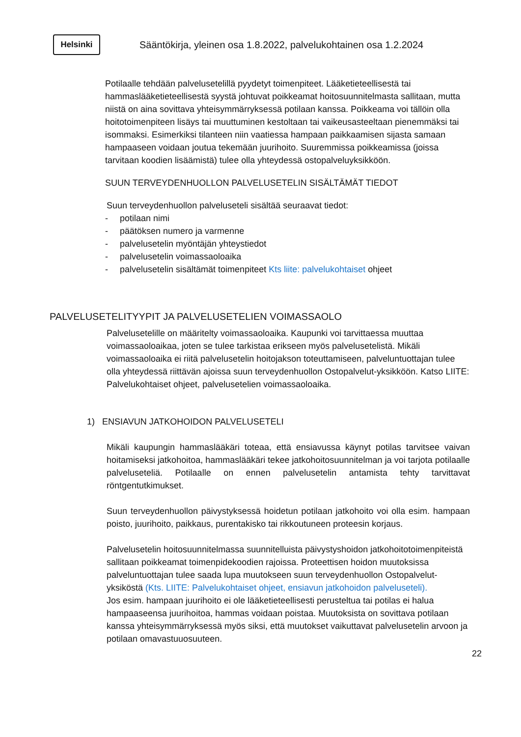Helsinki
Sääntökirja, yleinen osa 1.8.2022, palvelukohtainen osa 1.2.2024
Potilaalle tehdään palvelusetelillä pyydetyt toimenpiteet. Lääketieteellisestä tai hammaslääketieteellisestä syystä johtuvat poikkeamat hoitosuunnitelmasta sallitaan, mutta niistä on aina sovittava yhteisymmärryksessä potilaan kanssa. Poikkeama voi tällöin olla hoitotoimenpiteen lisäys tai muuttuminen kestoltaan tai vaikeusasteeltaan pienemmäksi tai isommaksi. Esimerkiksi tilanteen niin vaatiessa hampaan paikkaamisen sijasta samaan hampaaseen voidaan joutua tekemään juurihoito. Suuremmissa poikkeamissa (joissa tarvitaan koodien lisäämistä) tulee olla yhteydessä ostopalveluyksikköön.
SUUN TERVEYDENHUOLLON PALVELUSETELIN SISÄLTÄMÄT TIEDOT
Suun terveydenhuollon palveluseteli sisältää seuraavat tiedot:
- potilaan nimi
- päätöksen numero ja varmenne
- palvelusetelin myöntäjän yhteystiedot
- palvelusetelin voimassaoloaika
- palvelusetelin sisältämät toimenpiteet Kts liite: palvelukohtaiset ohjeet
PALVELUSETELITYYPIT JA PALVELUSETELIEN VOIMASSAOLO
Palvelusetelille on määritelty voimassaoloaika. Kaupunki voi tarvittaessa muuttaa voimassaoloaikaa, joten se tulee tarkistaa erikseen myös palvelusetelistä. Mikäli voimassaoloaika ei riitä palvelusetelin hoitojakson toteuttamiseen, palveluntuottajan tulee olla yhteydessä riittävän ajoissa suun terveydenhuollon Ostopalvelut-yksikköön. Katso LIITE: Palvelukohtaiset ohjeet, palvelusetelien voimassaoloaika.
1) ENSIAVUN JATKOHOIDON PALVELUSETELI
Mikäli kaupungin hammaslääkäri toteaa, että ensiavussa käynyt potilas tarvitsee vaivan hoitamiseksi jatkohoitoa, hammaslääkäri tekee jatkohoitosuunnitelman ja voi tarjota potilaalle palveluseteliä. Potilaalle on ennen palvelusetelin antamista tehty tarvittavat röntgentutkimukset.
Suun terveydenhuollon päivystyksessä hoidetun potilaan jatkohoito voi olla esim. hampaan poisto, juurihoito, paikkaus, purentakisko tai rikkoutuneen proteesin korjaus.
Palvelusetelin hoitosuunnitelmassa suunnitelluista päivystyshoidon jatkohoitotoimenpiteistä sallitaan poikkeamat toimenpidekoodien rajoissa. Proteettisen hoidon muutoksissa palveluntuottajan tulee saada lupa muutokseen suun terveydenhuollon Ostopalvelut-yksiköstä (Kts. LIITE: Palvelukohtaiset ohjeet, ensiavun jatkohoidon palveluseteli).
Jos esim. hampaan juurihoito ei ole lääketieteellisesti perusteltua tai potilas ei halua hampaaseensa juurihoitoa, hammas voidaan poistaa. Muutoksista on sovittava potilaan kanssa yhteisymmärryksessä myös siksi, että muutokset vaikuttavat palvelusetelin arvoon ja potilaan omavastuuosuuteen.
22